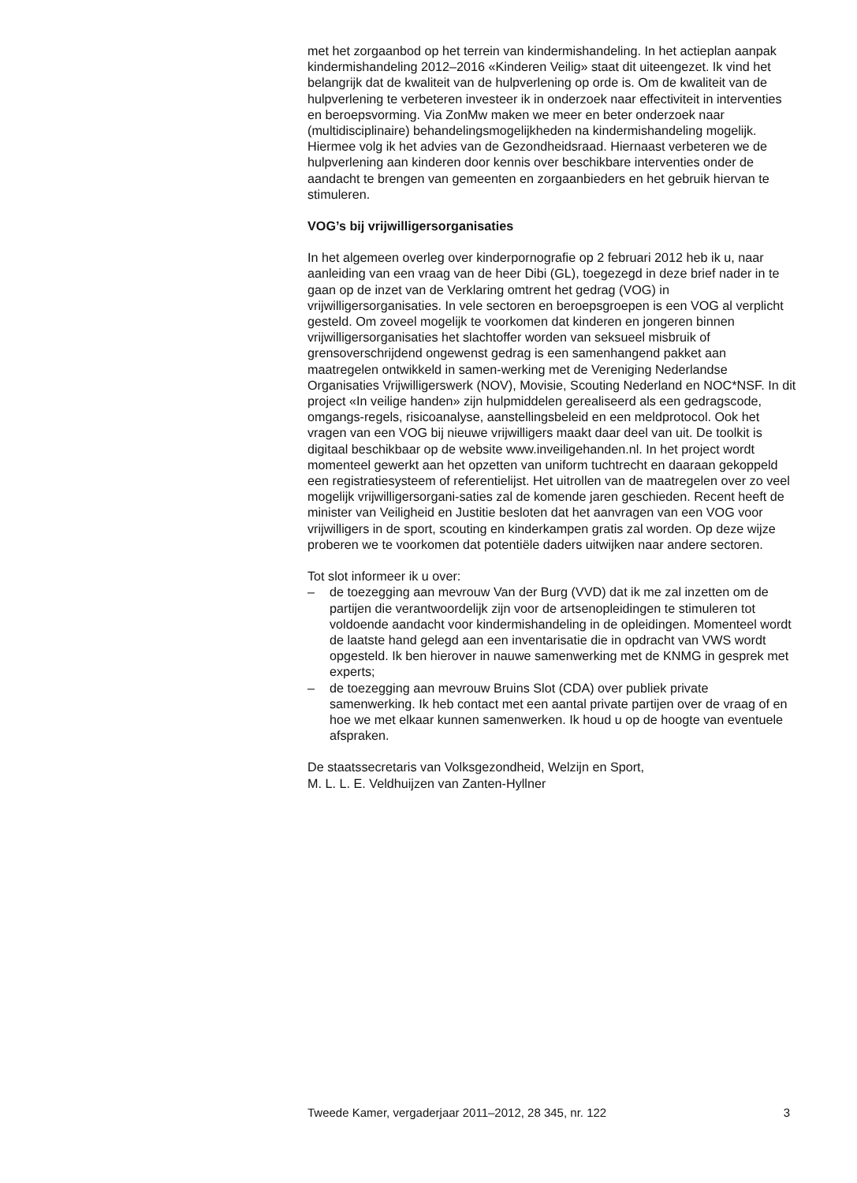met het zorgaanbod op het terrein van kindermishandeling. In het actieplan aanpak kindermishandeling 2012–2016 «Kinderen Veilig» staat dit uiteengezet. Ik vind het belangrijk dat de kwaliteit van de hulpverlening op orde is. Om de kwaliteit van de hulpverlening te verbeteren investeer ik in onderzoek naar effectiviteit in interventies en beroepsvorming. Via ZonMw maken we meer en beter onderzoek naar (multidisciplinaire) behandelingsmogelijkheden na kindermishandeling mogelijk. Hiermee volg ik het advies van de Gezondheidsraad. Hiernaast verbeteren we de hulpverlening aan kinderen door kennis over beschikbare interventies onder de aandacht te brengen van gemeenten en zorgaanbieders en het gebruik hiervan te stimuleren.
VOG’s bij vrijwilligersorganisaties
In het algemeen overleg over kinderpornografie op 2 februari 2012 heb ik u, naar aanleiding van een vraag van de heer Dibi (GL), toegezegd in deze brief nader in te gaan op de inzet van de Verklaring omtrent het gedrag (VOG) in vrijwilligersorganisaties. In vele sectoren en beroepsgroepen is een VOG al verplicht gesteld. Om zoveel mogelijk te voorkomen dat kinderen en jongeren binnen vrijwilligersorganisaties het slachtoffer worden van seksueel misbruik of grensoverschrijdend ongewenst gedrag is een samenhangend pakket aan maatregelen ontwikkeld in samen-werking met de Vereniging Nederlandse Organisaties Vrijwilligerswerk (NOV), Movisie, Scouting Nederland en NOC*NSF. In dit project «In veilige handen» zijn hulpmiddelen gerealiseerd als een gedragscode, omgangs-regels, risicoanalyse, aanstellingsbeleid en een meldprotocol. Ook het vragen van een VOG bij nieuwe vrijwilligers maakt daar deel van uit. De toolkit is digitaal beschikbaar op de website www.inveiligehanden.nl. In het project wordt momenteel gewerkt aan het opzetten van uniform tuchtrecht en daaraan gekoppeld een registratiesysteem of referentielijst. Het uitrollen van de maatregelen over zo veel mogelijk vrijwilligersorgani-saties zal de komende jaren geschieden. Recent heeft de minister van Veiligheid en Justitie besloten dat het aanvragen van een VOG voor vrijwilligers in de sport, scouting en kinderkampen gratis zal worden. Op deze wijze proberen we te voorkomen dat potentiële daders uitwijken naar andere sectoren.
Tot slot informeer ik u over:
– de toezegging aan mevrouw Van der Burg (VVD) dat ik me zal inzetten om de partijen die verantwoordelijk zijn voor de artsenopleidingen te stimuleren tot voldoende aandacht voor kindermishandeling in de opleidingen. Momenteel wordt de laatste hand gelegd aan een inventarisatie die in opdracht van VWS wordt opgesteld. Ik ben hierover in nauwe samenwerking met de KNMG in gesprek met experts;
– de toezegging aan mevrouw Bruins Slot (CDA) over publiek private samenwerking. Ik heb contact met een aantal private partijen over de vraag of en hoe we met elkaar kunnen samenwerken. Ik houd u op de hoogte van eventuele afspraken.
De staatssecretaris van Volksgezondheid, Welzijn en Sport,
M. L. L. E. Veldhuijzen van Zanten-Hyllner
Tweede Kamer, vergaderjaar 2011–2012, 28 345, nr. 122 3